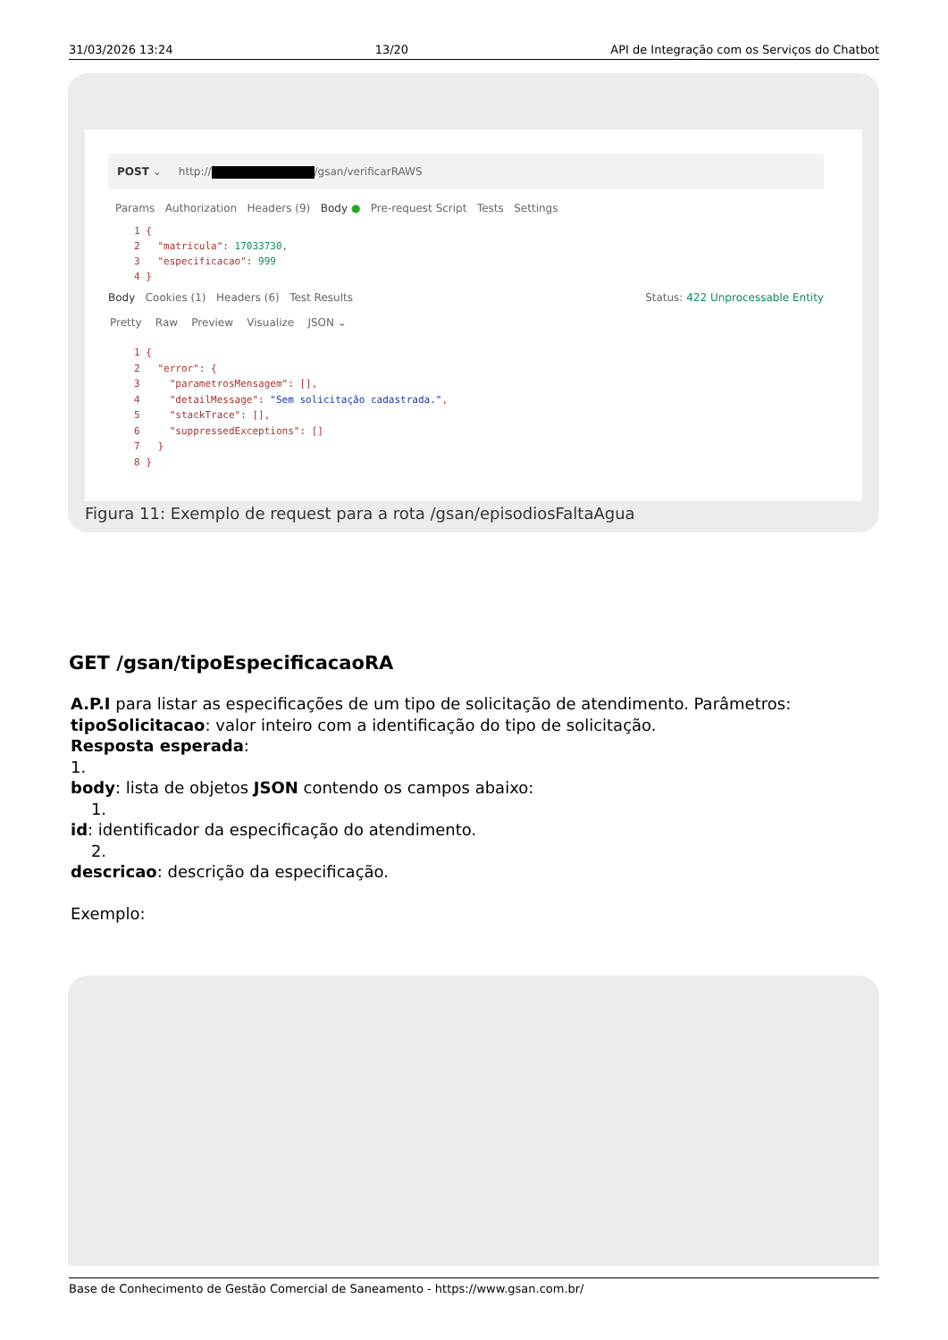31/03/2026 13:24 13/20 API de Integração com os Serviços do Chatbot
POST ⌄ http:// /gsan/verificarRAWS
Params Authorization Headers (9) Body ● Pre-request Script Tests Settings
1 {
2 "matricula": 17033730,
3 "especificacao": 999
4 }
Body Cookies (1) Headers (6) Test Results Status: 422 Unprocessable Entity
Pretty Raw Preview Visualize JSON ⌄
1 {
2 "error": {
3 "parametrosMensagem": [],
4 "detailMessage": "Sem solicitação cadastrada.",
5 "stackTrace": [],
6 "suppressedExceptions": []
7 }
8 }
Figura 11: Exemplo de request para a rota /gsan/episodiosFaltaAgua
GET /gsan/tipoEspecificacaoRA
A.P.I para listar as especificações de um tipo de solicitação de atendimento. Parâmetros:
tipoSolicitacao: valor inteiro com a identificação do tipo de solicitação.
Resposta esperada:
1.
body: lista de objetos JSON contendo os campos abaixo:
1.
id: identificador da especificação do atendimento.
2.
descricao: descrição da especificação.
Exemplo:
Base de Conhecimento de Gestão Comercial de Saneamento - https://www.gsan.com.br/